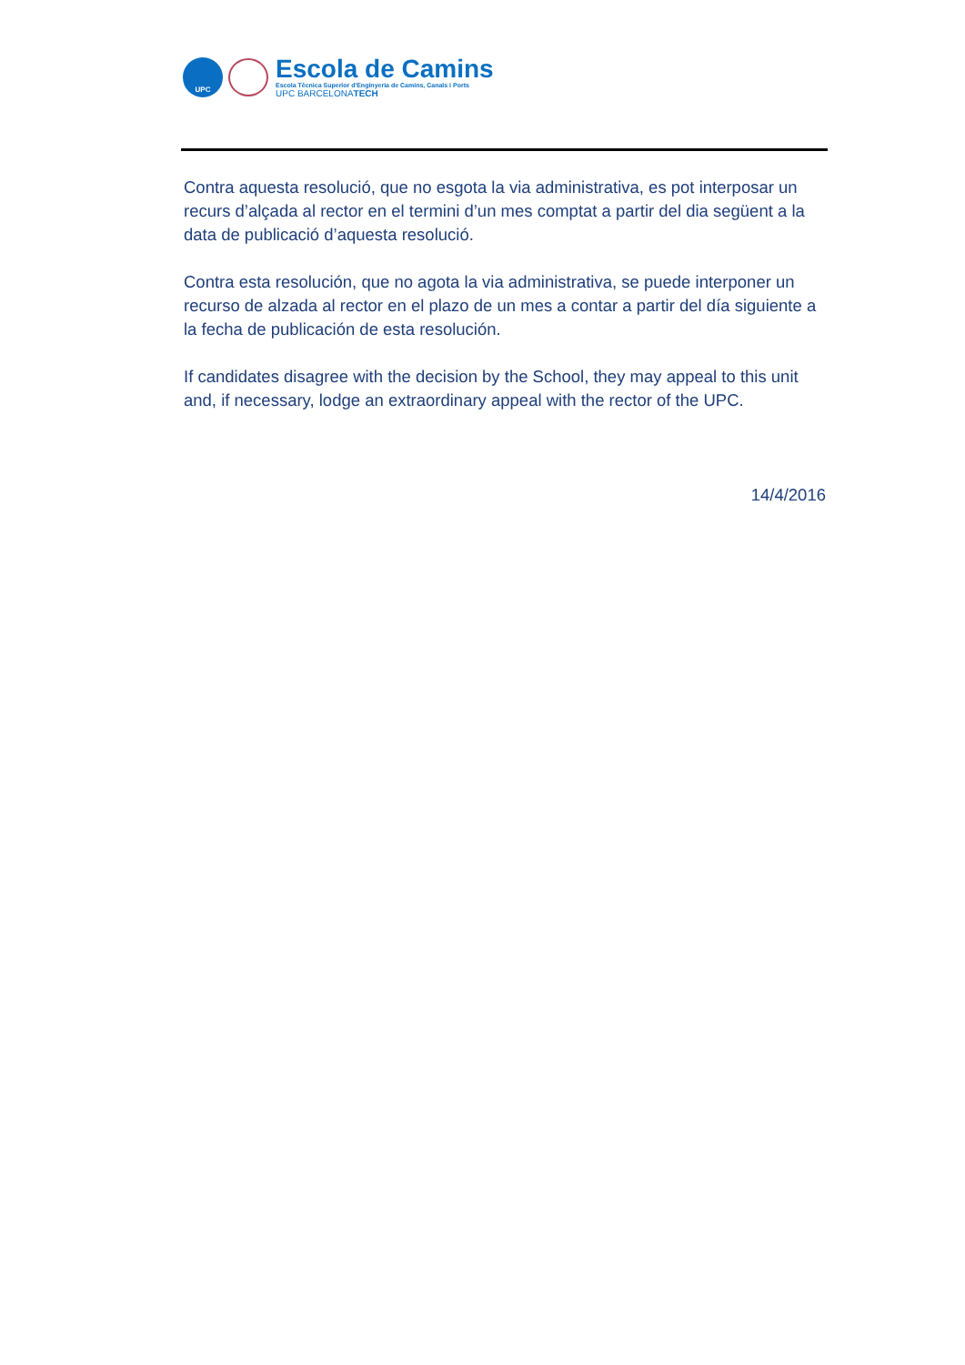UPC
Escola de Camins
Escola Tècnica Superior d'Enginyeria de Camins, Canals i Ports
UPC BARCELONATECH
Contra aquesta resolució, que no esgota la via administrativa, es pot interposar un recurs d’alçada al rector en el termini d’un mes comptat a partir del dia següent a la data de publicació d’aquesta resolució.
Contra esta resolución, que no agota la via administrativa, se puede interponer un recurso de alzada al rector en el plazo de un mes a contar a partir del día siguiente a la fecha de publicación de esta resolución.
If candidates disagree with the decision by the School, they may appeal to this unit and, if necessary, lodge an extraordinary appeal with the rector of the UPC.
14/4/2016